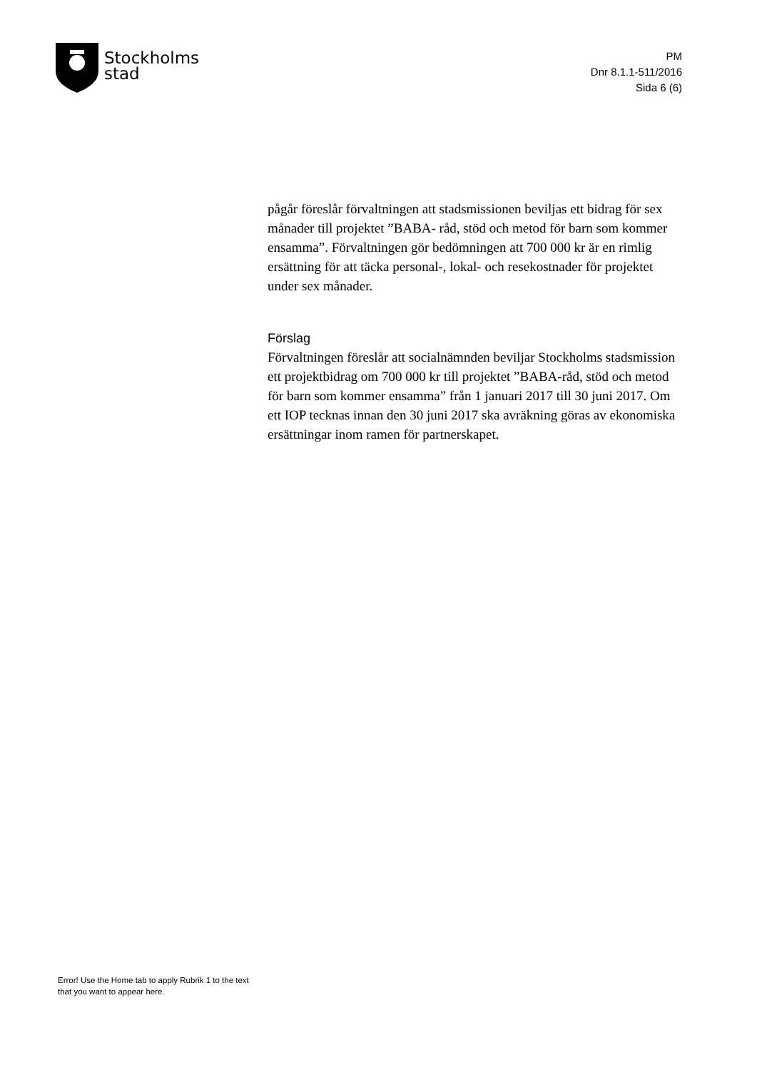Stockholms
stad
PM
Dnr 8.1.1-511/2016
Sida 6 (6)
pågår föreslår förvaltningen att stadsmissionen beviljas ett bidrag för sex månader till projektet ”BABA- råd, stöd och metod för barn som kommer ensamma”. Förvaltningen gör bedömningen att 700 000 kr är en rimlig ersättning för att täcka personal-, lokal- och resekostnader för projektet under sex månader.
Förslag
Förvaltningen föreslår att socialnämnden beviljar Stockholms stadsmission ett projektbidrag om 700 000 kr till projektet ”BABA-råd, stöd och metod för barn som kommer ensamma” från 1 januari 2017 till 30 juni 2017. Om ett IOP tecknas innan den 30 juni 2017 ska avräkning göras av ekonomiska ersättningar inom ramen för partnerskapet.
Error! Use the Home tab to apply Rubrik 1 to the text that you want to appear here.